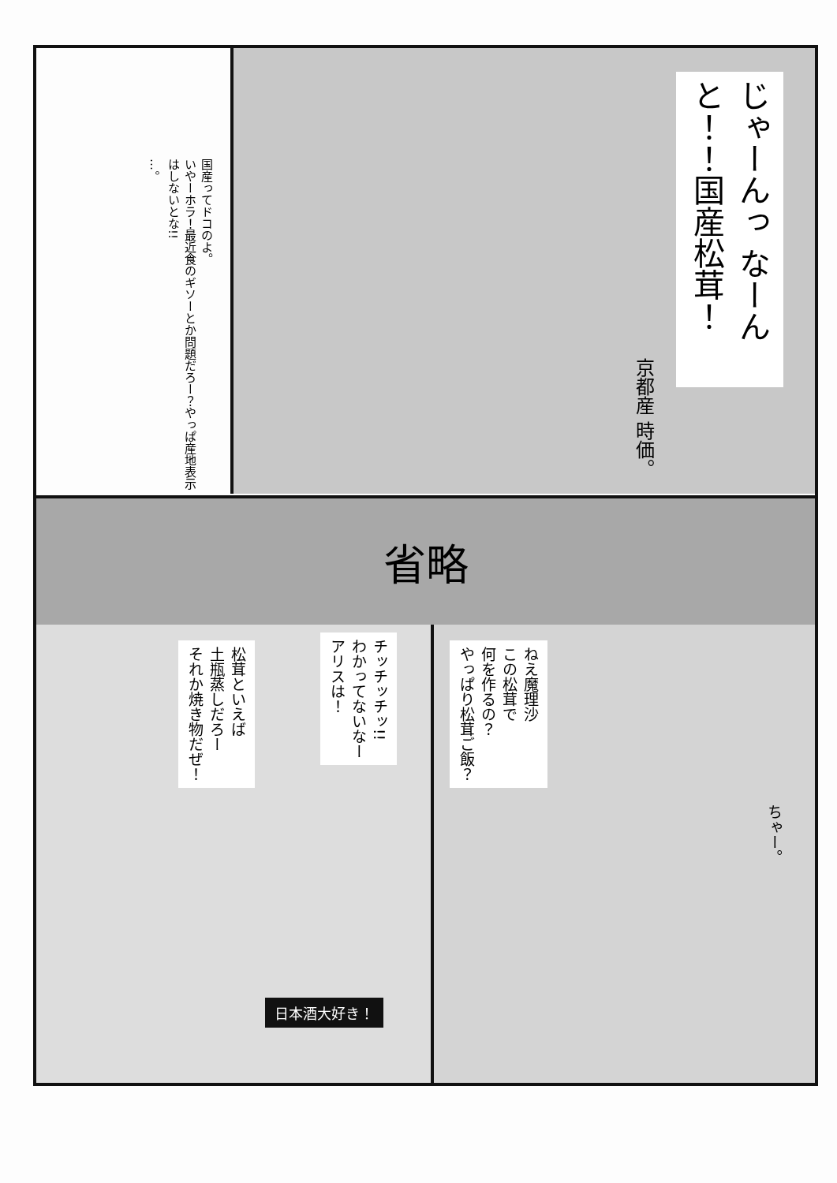国産ってドコのよ。
いやーホラ！最近食のギソーとか問題だろー？やっぱ産地表示はしないとな!!
…。
じゃーんっ なーんと！！国産松茸！
京都産 時価。
省略
松茸といえば
土瓶蒸しだろー
それか焼き物だぜ！
チッチッチッ!!
わかってないなー
アリスは！
日本酒大好き！
ねえ魔理沙
この松茸で
何を作るの？
やっぱり松茸ご飯？
ちゃー。